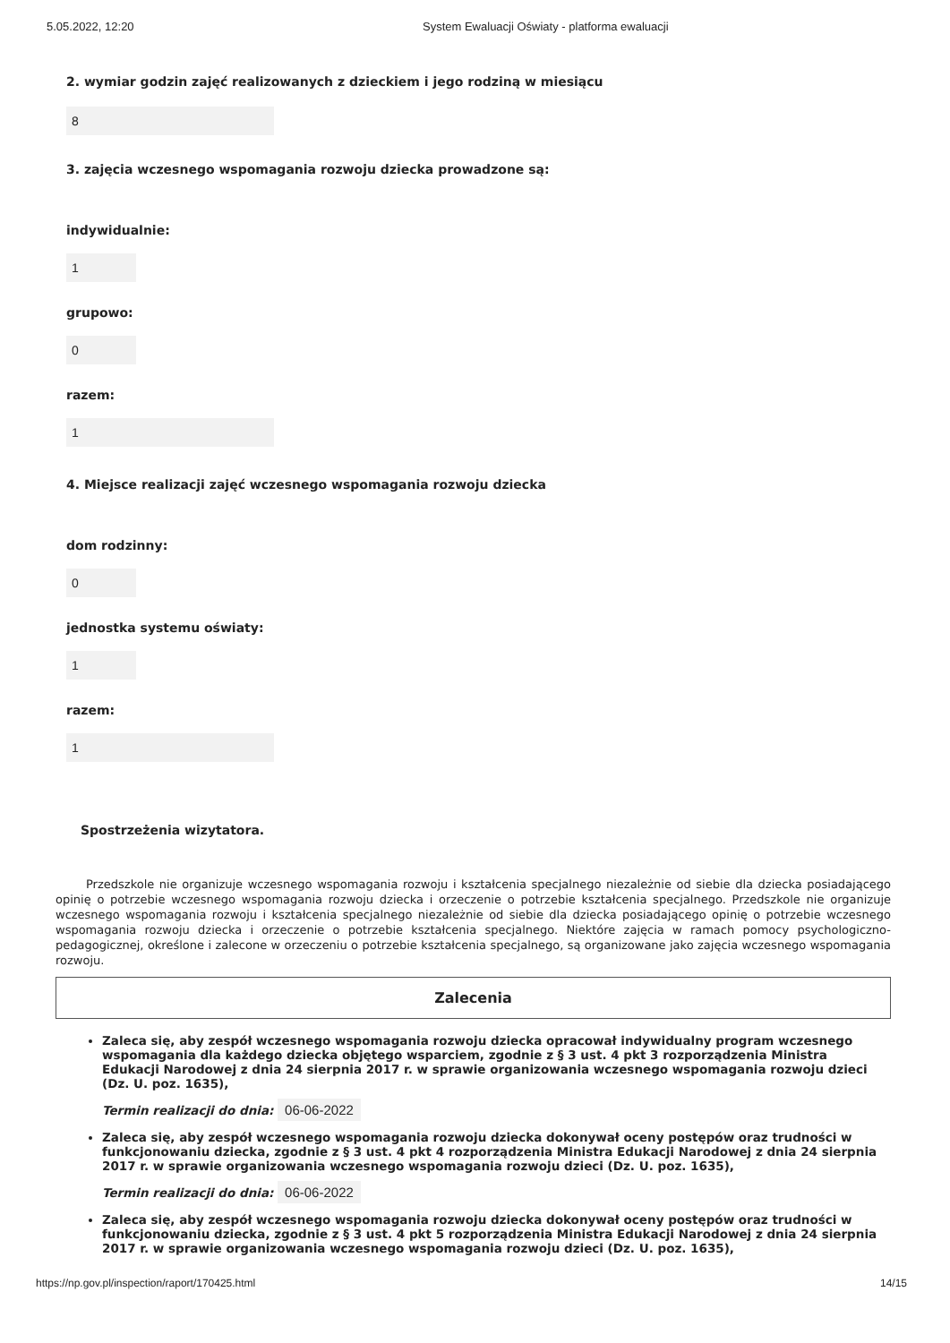5.05.2022, 12:20 System Ewaluacji Oświaty - platforma ewaluacji
2. wymiar godzin zajęć realizowanych z dzieckiem i jego rodziną w miesiącu
8
3. zajęcia wczesnego wspomagania rozwoju dziecka prowadzone są:
indywidualnie:
1
grupowo:
0
razem:
1
4. Miejsce realizacji zajęć wczesnego wspomagania rozwoju dziecka
dom rodzinny:
0
jednostka systemu oświaty:
1
razem:
1
Spostrzeżenia wizytatora.
Przedszkole nie organizuje wczesnego wspomagania rozwoju i kształcenia specjalnego niezależnie od siebie dla dziecka posiadającego opinię o potrzebie wczesnego wspomagania rozwoju dziecka i orzeczenie o potrzebie kształcenia specjalnego. Przedszkole nie organizuje wczesnego wspomagania rozwoju i kształcenia specjalnego niezależnie od siebie dla dziecka posiadającego opinię o potrzebie wczesnego wspomagania rozwoju dziecka i orzeczenie o potrzebie kształcenia specjalnego. Niektóre zajęcia w ramach pomocy psychologiczno-pedagogicznej, określone i zalecone w orzeczeniu o potrzebie kształcenia specjalnego, są organizowane jako zajęcia wczesnego wspomagania rozwoju.
Zalecenia
Zaleca się, aby zespół wczesnego wspomagania rozwoju dziecka opracował indywidualny program wczesnego wspomagania dla każdego dziecka objętego wsparciem, zgodnie z § 3 ust. 4 pkt 3 rozporządzenia Ministra Edukacji Narodowej z dnia 24 sierpnia 2017 r. w sprawie organizowania wczesnego wspomagania rozwoju dzieci (Dz. U. poz. 1635),
Termin realizacji do dnia: 06-06-2022
Zaleca się, aby zespół wczesnego wspomagania rozwoju dziecka dokonywał oceny postępów oraz trudności w funkcjonowaniu dziecka, zgodnie z § 3 ust. 4 pkt 4 rozporządzenia Ministra Edukacji Narodowej z dnia 24 sierpnia 2017 r. w sprawie organizowania wczesnego wspomagania rozwoju dzieci (Dz. U. poz. 1635),
Termin realizacji do dnia: 06-06-2022
Zaleca się, aby zespół wczesnego wspomagania rozwoju dziecka dokonywał oceny postępów oraz trudności w funkcjonowaniu dziecka, zgodnie z § 3 ust. 4 pkt 5 rozporządzenia Ministra Edukacji Narodowej z dnia 24 sierpnia 2017 r. w sprawie organizowania wczesnego wspomagania rozwoju dzieci (Dz. U. poz. 1635),
https://np.gov.pl/inspection/raport/170425.html 14/15